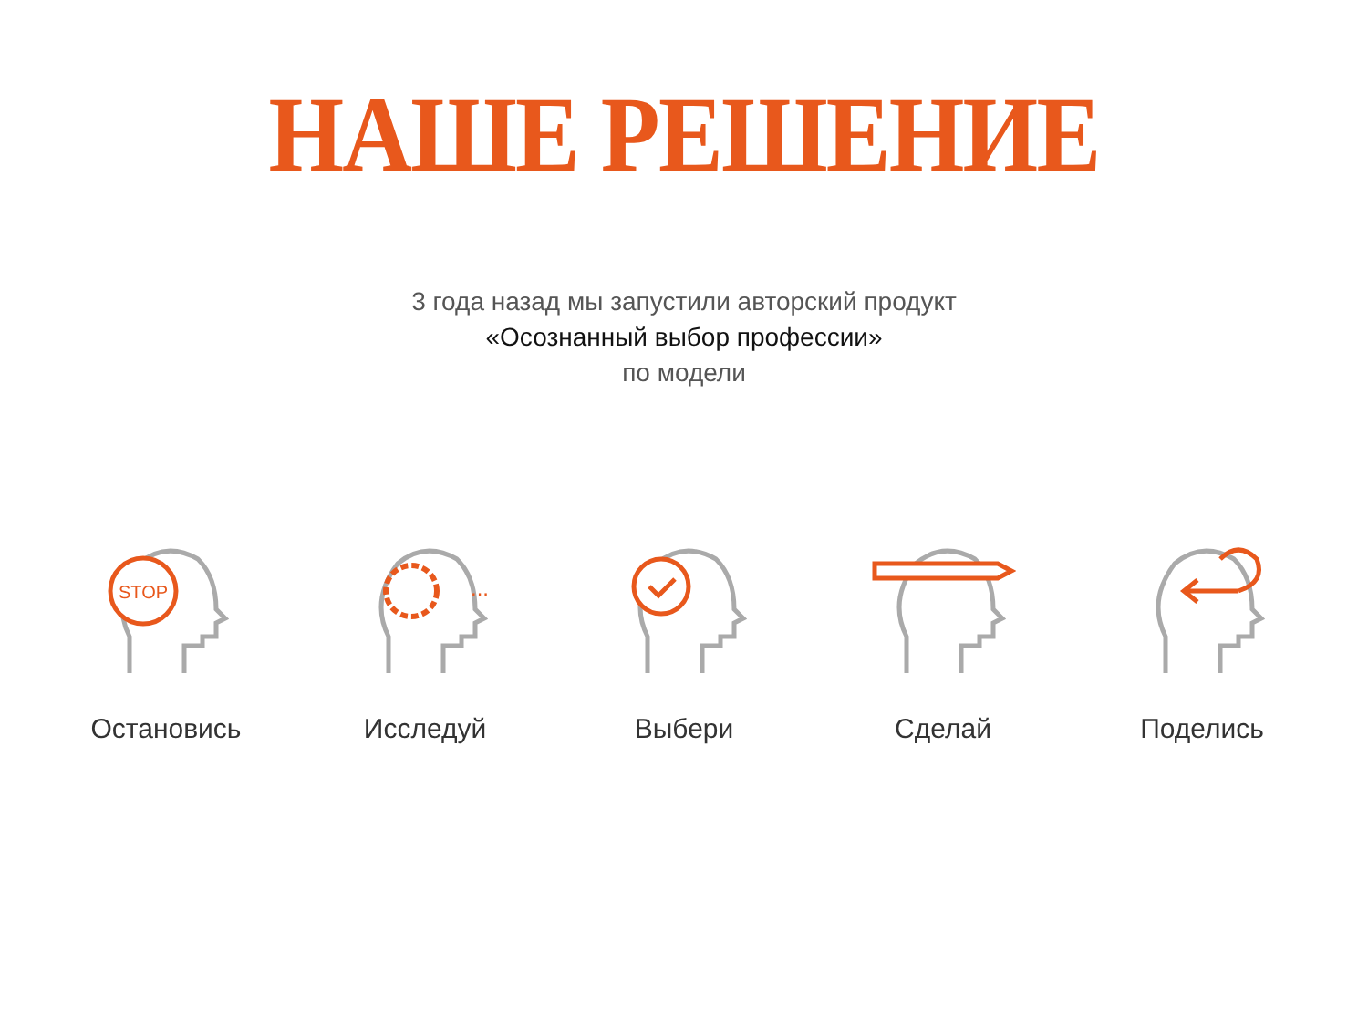НАШЕ РЕШЕНИЕ
3 года назад мы запустили авторский продукт
«Осознанный выбор профессии»
по модели
STOP
Остановись
...
Исследуй
Выбери Сделай Поделись